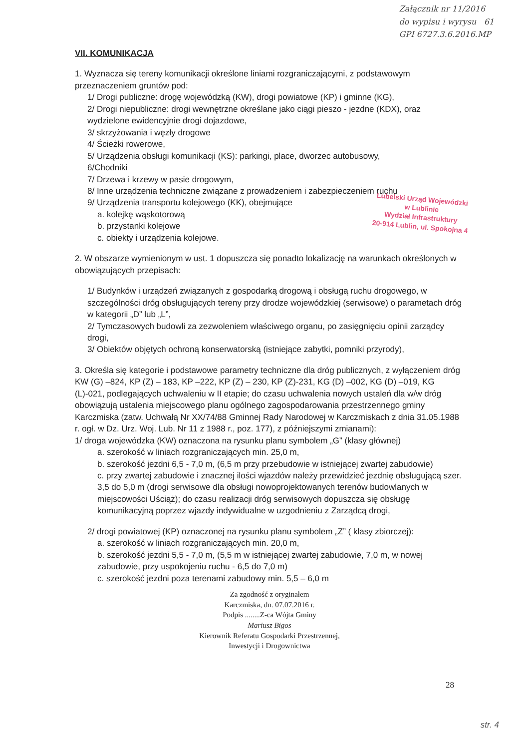Załącznik nr 11/2016
do wypisu i wyrysu 61
GPI 6727.3.6.2016.MP
Lubelski Urząd Wojewódzki
w Lublinie
Wydział Infrastruktury
20-914 Lublin, ul. Spokojna 4
VII. KOMUNIKACJA
1. Wyznacza się tereny komunikacji określone liniami rozgraniczającymi, z podstawowym przeznaczeniem gruntów pod:
1/ Drogi publiczne: drogę wojewódzką (KW), drogi powiatowe (KP) i gminne (KG),
2/ Drogi niepubliczne: drogi wewnętrzne określane jako ciągi pieszo - jezdne (KDX), oraz wydzielone ewidencyjnie drogi dojazdowe,
3/ skrzyżowania i węzły drogowe
4/ Ścieżki rowerowe,
5/ Urządzenia obsługi komunikacji (KS): parkingi, place, dworzec autobusowy,
6/Chodniki
7/ Drzewa i krzewy w pasie drogowym,
8/ Inne urządzenia techniczne związane z prowadzeniem i zabezpieczeniem ruchu
9/ Urządzenia transportu kolejowego (KK), obejmujące
a. kolejkę wąskotorową
b. przystanki kolejowe
c. obiekty i urządzenia kolejowe.
2. W obszarze wymienionym w ust. 1 dopuszcza się ponadto lokalizację na warunkach określonych w obowiązujących przepisach:
1/ Budynków i urządzeń związanych z gospodarką drogową i obsługą ruchu drogowego, w szczególności dróg obsługujących tereny przy drodze wojewódzkiej (serwisowe) o parametach dróg w kategorii „D” lub „L”,
2/ Tymczasowych budowli za zezwoleniem właściwego organu, po zasięgnięciu opinii zarządcy drogi,
3/ Obiektów objętych ochroną konserwatorską (istniejące zabytki, pomniki przyrody),
3. Określa się kategorie i podstawowe parametry techniczne dla dróg publicznych, z wyłączeniem dróg KW (G) –824, KP (Z) – 183, KP –222, KP (Z) – 230, KP (Z)-231, KG (D) –002, KG (D) –019, KG (L)-021, podlegających uchwaleniu w II etapie; do czasu uchwalenia nowych ustaleń dla w/w dróg obowiązują ustalenia miejscowego planu ogólnego zagospodarowania przestrzennego gminy Karczmiska (zatw. Uchwałą Nr XX/74/88 Gminnej Rady Narodowej w Karczmiskach z dnia 31.05.1988 r. ogł. w Dz. Urz. Woj. Lub. Nr 11 z 1988 r., poz. 177), z późniejszymi zmianami):
1/ droga wojewódzka (KW) oznaczona na rysunku planu symbolem „G” (klasy głównej)
a. szerokość w liniach rozgraniczających min. 25,0 m,
b. szerokość jezdni 6,5 - 7,0 m, (6,5 m przy przebudowie w istniejącej zwartej zabudowie)
c. przy zwartej zabudowie i znacznej ilości wjazdów należy przewidzieć jezdnię obsługującą szer. 3,5 do 5,0 m (drogi serwisowe dla obsługi nowoprojektowanych terenów budowlanych w miejscowości Uściąż); do czasu realizacji dróg serwisowych dopuszcza się obsługę komunikacyjną poprzez wjazdy indywidualne w uzgodnieniu z Zarządcą drogi,
2/ drogi powiatowej (KP) oznaczonej na rysunku planu symbolem „Z” ( klasy zbiorczej):
a. szerokość w liniach rozgraniczających min. 20,0 m,
b. szerokość jezdni 5,5 - 7,0 m, (5,5 m w istniejącej zwartej zabudowie, 7,0 m, w nowej zabudowie, przy uspokojeniu ruchu - 6,5 do 7,0 m)
c. szerokość jezdni poza terenami zabudowy min. 5,5 – 6,0 m
Za zgodność z oryginałem
Karczmiska, dn. 07.07.2016 r.
Podpis ........Z-ca Wójta Gminy
Mariusz Bigos
Kierownik Referatu Gospodarki Przestrzennej,
Inwestycji i Drogownictwa
28
str. 4